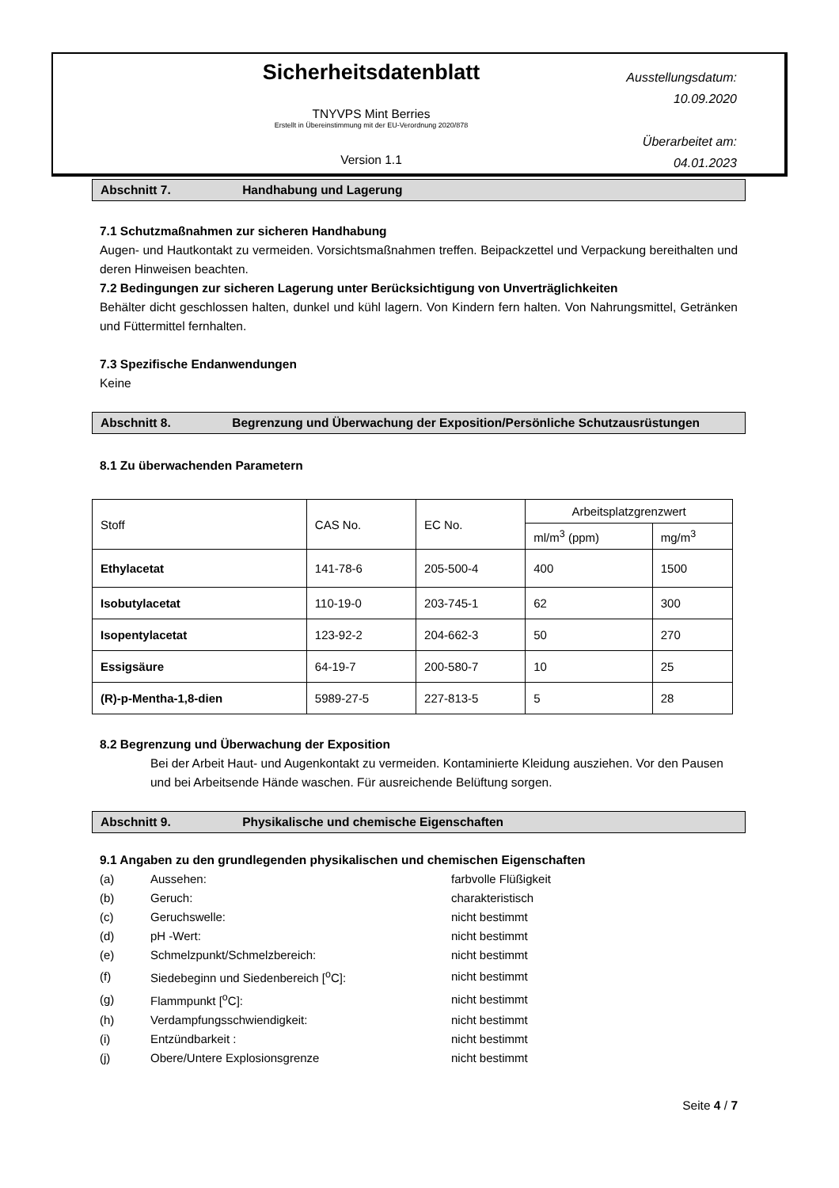Sicherheitsdatenblatt
TNYVPS Mint Berries
Erstellt in Übereinstimmung mit der EU-Verordnung 2020/878
Version 1.1
Ausstellungsdatum:
10.09.2020
Überarbeitet am:
04.01.2023
Abschnitt 7. Handhabung und Lagerung
7.1 Schutzmaßnahmen zur sicheren Handhabung
Augen- und Hautkontakt zu vermeiden. Vorsichtsmaßnahmen treffen. Beipackzettel und Verpackung bereithalten und deren Hinweisen beachten.
7.2 Bedingungen zur sicheren Lagerung unter Berücksichtigung von Unverträglichkeiten
Behälter dicht geschlossen halten, dunkel und kühl lagern. Von Kindern fern halten. Von Nahrungsmittel, Getränken und Füttermittel fernhalten.
7.3 Spezifische Endanwendungen
Keine
Abschnitt 8. Begrenzung und Überwachung der Exposition/Persönliche Schutzausrüstungen
8.1 Zu überwachenden Parametern
| Stoff | CAS No. | EC No. | Arbeitsplatzgrenzwert | |
| | | | ml/m<sup>3</sup> (ppm) | mg/m<sup>3</sup> |
| Ethylacetat | 141-78-6 | 205-500-4 | 400 | 1500 |
| Isobutylacetat | 110-19-0 | 203-745-1 | 62 | 300 |
| Isopentylacetat | 123-92-2 | 204-662-3 | 50 | 270 |
| Essigsäure | 64-19-7 | 200-580-7 | 10 | 25 |
| (R)-p-Mentha-1,8-dien | 5989-27-5 | 227-813-5 | 5 | 28 |
8.2 Begrenzung und Überwachung der Exposition
Bei der Arbeit Haut- und Augenkontakt zu vermeiden. Kontaminierte Kleidung ausziehen. Vor den Pausen und bei Arbeitsende Hände waschen. Für ausreichende Belüftung sorgen.
Abschnitt 9. Physikalische und chemische Eigenschaften
9.1 Angaben zu den grundlegenden physikalischen und chemischen Eigenschaften
| (a) | Aussehen: | farbvolle Flüßigkeit |
| (b) | Geruch: | charakteristisch |
| (c) | Geruchswelle: | nicht bestimmt |
| (d) | pH -Wert: | nicht bestimmt |
| (e) | Schmelzpunkt/Schmelzbereich: | nicht bestimmt |
| (f) | Siedebeginn und Siedenbereich [<sup>o</sup>C]: | nicht bestimmt |
| (g) | Flammpunkt [<sup>o</sup>C]: | nicht bestimmt |
| (h) | Verdampfungsschwiendigkeit: | nicht bestimmt |
| (i) | Entzündbarkeit : | nicht bestimmt |
| (j) | Obere/Untere Explosionsgrenze | nicht bestimmt |
Seite 4 / 7